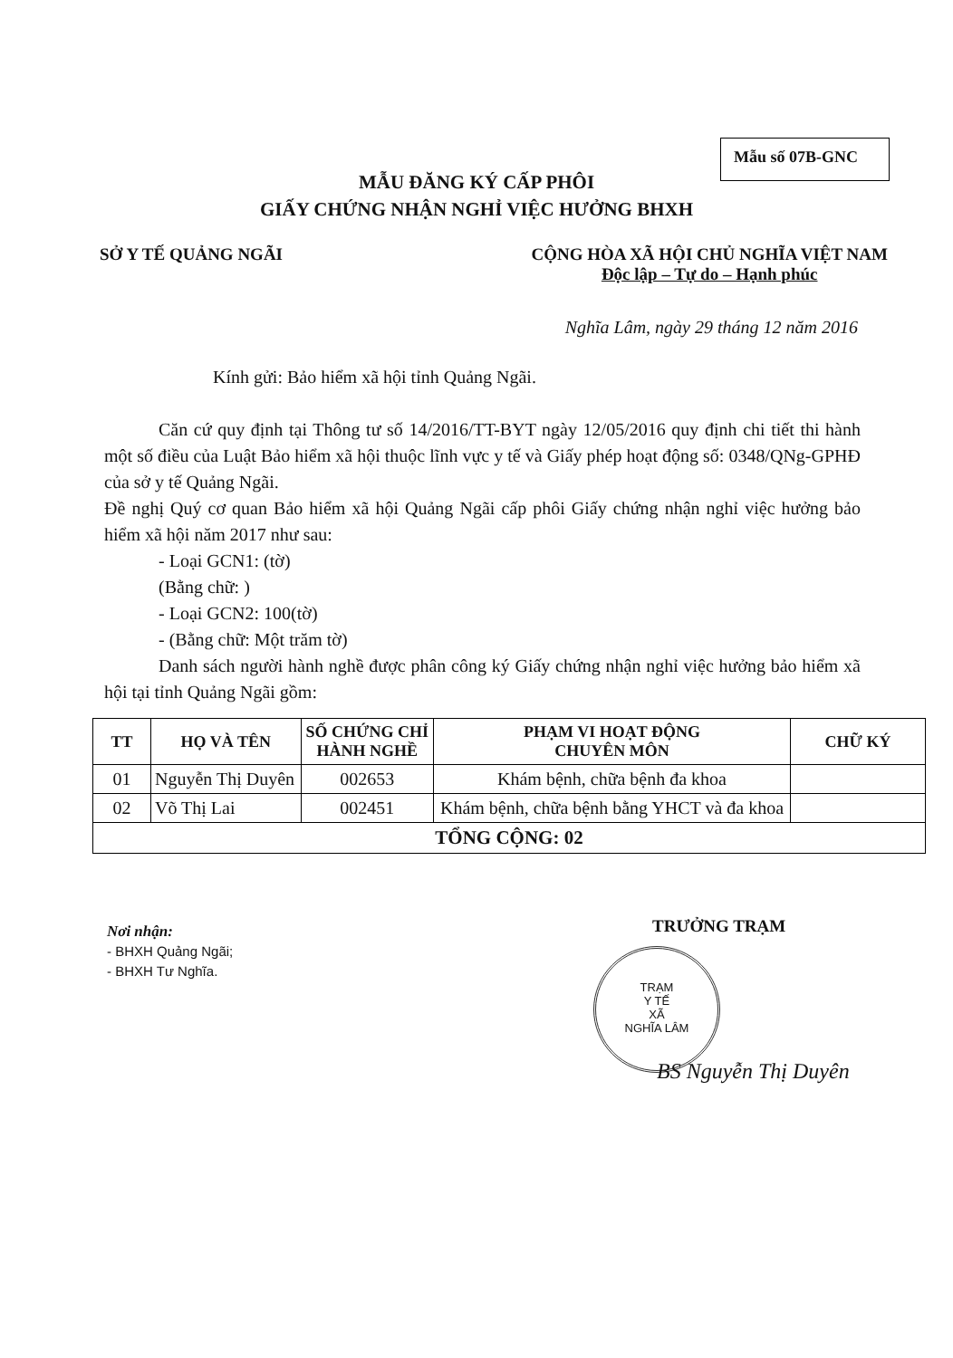Mẫu số 07B-GNC
MẪU ĐĂNG KÝ CẤP PHÔI
GIẤY CHỨNG NHẬN NGHỈ VIỆC HƯỞNG BHXH
SỞ Y TẾ QUẢNG NGÃI CỘNG HÒA XÃ HỘI CHỦ NGHĨA VIỆT NAM
Độc lập – Tự do – Hạnh phúc
Nghĩa Lâm, ngày 29 tháng 12 năm 2016
Kính gửi: Bảo hiểm xã hội tỉnh Quảng Ngãi.
Căn cứ quy định tại Thông tư số 14/2016/TT-BYT ngày 12/05/2016 quy định chi tiết thi hành một số điều của Luật Bảo hiểm xã hội thuộc lĩnh vực y tế và Giấy phép hoạt động số: 0348/QNg-GPHĐ của sở y tế Quảng Ngãi.
Đề nghị Quý cơ quan Bảo hiểm xã hội Quảng Ngãi cấp phôi Giấy chứng nhận nghỉ việc hưởng bảo hiểm xã hội năm 2017 như sau:
- Loại GCN1: (tờ)
(Bằng chữ: )
- Loại GCN2: 100(tờ)
- (Bằng chữ: Một trăm tờ)
Danh sách người hành nghề được phân công ký Giấy chứng nhận nghỉ việc hưởng bảo hiểm xã hội tại tỉnh Quảng Ngãi gồm:
| TT | HỌ VÀ TÊN | SỐ CHỨNG CHỈ HÀNH NGHỀ | PHẠM VI HOẠT ĐỘNG CHUYÊN MÔN | CHỮ KÝ |
| --- | --- | --- | --- | --- |
| 01 | Nguyễn Thị Duyên | 002653 | Khám bệnh, chữa bệnh đa khoa | |
| 02 | Võ Thị Lai | 002451 | Khám bệnh, chữa bệnh bằng YHCT và đa khoa | |
| TỔNG CỘNG: 02 | | | | |
Nơi nhận:
- BHXH Quảng Ngãi;
- BHXH Tư Nghĩa.
TRƯỞNG TRẠM
TRẠM
Y TẾ
XÃ
NGHĨA LÂM
BS Nguyễn Thị Duyên